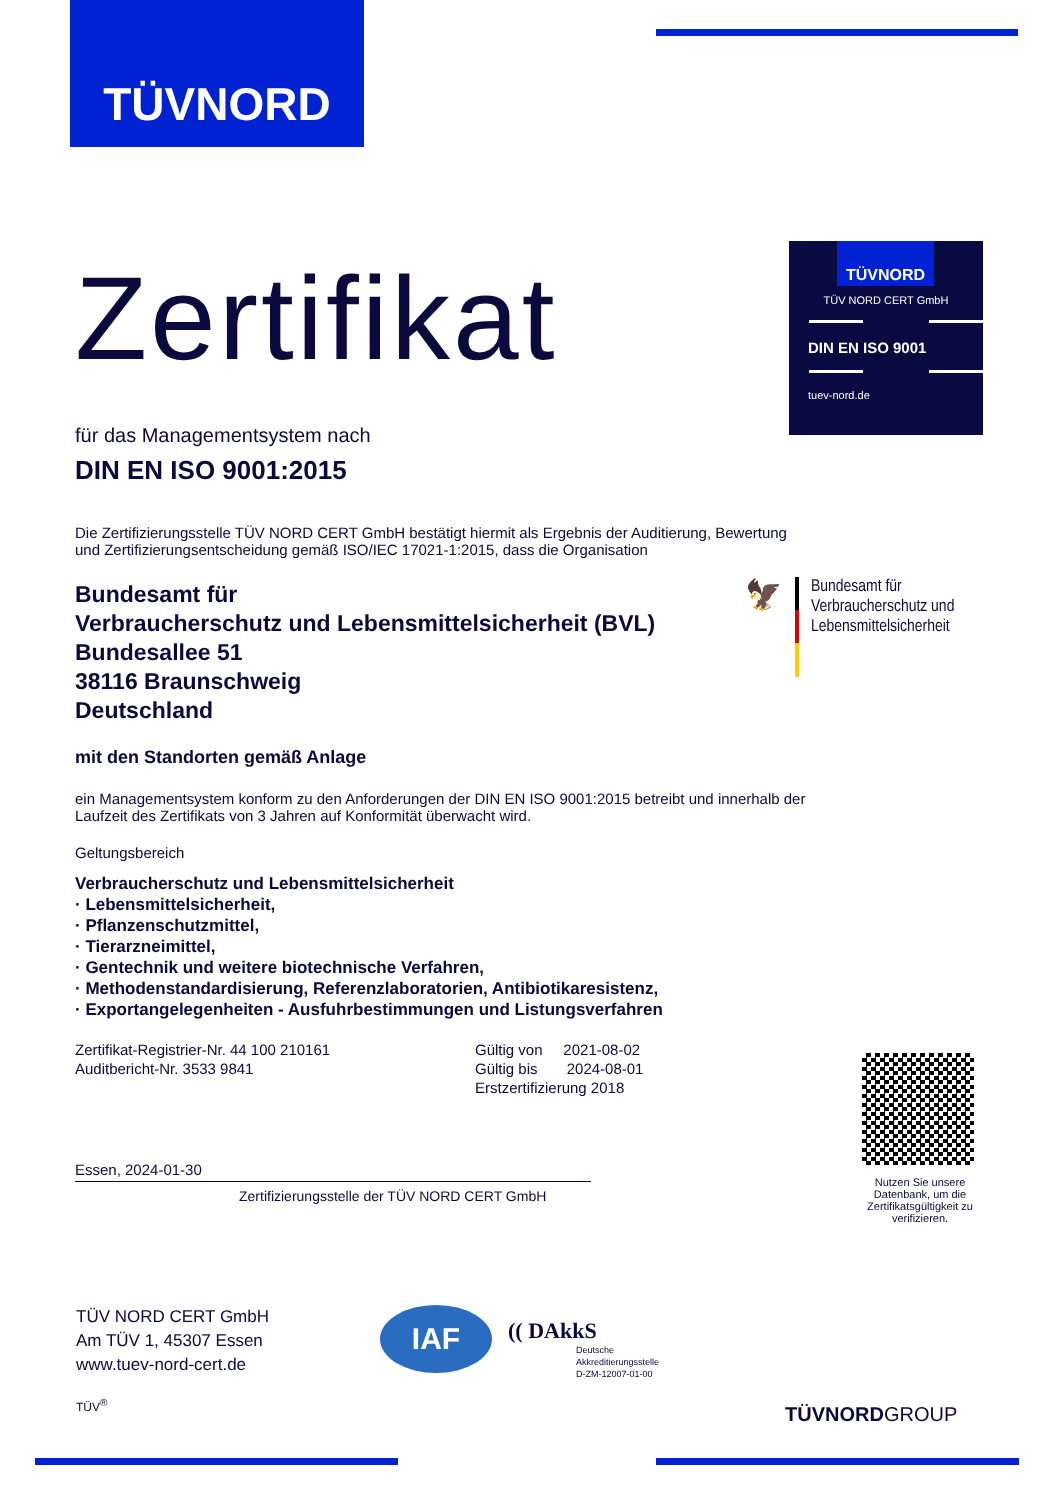TÜVNORD
TÜVNORD
TÜV NORD CERT GmbH
DIN EN ISO 9001
tuev-nord.de
Zertifikat
für das Managementsystem nach
DIN EN ISO 9001:2015
Die Zertifizierungsstelle TÜV NORD CERT GmbH bestätigt hiermit als Ergebnis der Auditierung, Bewertung und Zertifizierungsentscheidung gemäß ISO/IEC 17021-1:2015, dass die Organisation
Bundesamt für
Verbraucherschutz und Lebensmittelsicherheit (BVL)
Bundesallee 51
38116 Braunschweig
Deutschland
mit den Standorten gemäß Anlage
ein Managementsystem konform zu den Anforderungen der DIN EN ISO 9001:2015 betreibt und innerhalb der Laufzeit des Zertifikats von 3 Jahren auf Konformität überwacht wird.
Geltungsbereich
Verbraucherschutz und Lebensmittelsicherheit
· Lebensmittelsicherheit,
· Pflanzenschutzmittel,
· Tierarzneimittel,
· Gentechnik und weitere biotechnische Verfahren,
· Methodenstandardisierung, Referenzlaboratorien, Antibiotikaresistenz,
· Exportangelegenheiten - Ausfuhrbestimmungen und Listungsverfahren
Zertifikat-Registrier-Nr. 44 100 210161
Auditbericht-Nr. 3533 9841
Gültig von 2021-08-02
Gültig bis 2024-08-01
Erstzertifizierung 2018
Essen, 2024-01-30
Zertifizierungsstelle der TÜV NORD CERT GmbH
🦅
Bundesamt für
Verbraucherschutz und
Lebensmittelsicherheit
Nutzen Sie unsere Datenbank, um die Zertifikatsgültigkeit zu verifizieren.
TÜV NORD CERT GmbH
Am TÜV 1, 45307 Essen
www.tuev-nord-cert.de
TÜV<sup>®</sup>
IAF
(( DAkkS
Deutsche
Akkreditierungsstelle
D-ZM-12007-01-00
TÜVNORDGROUP